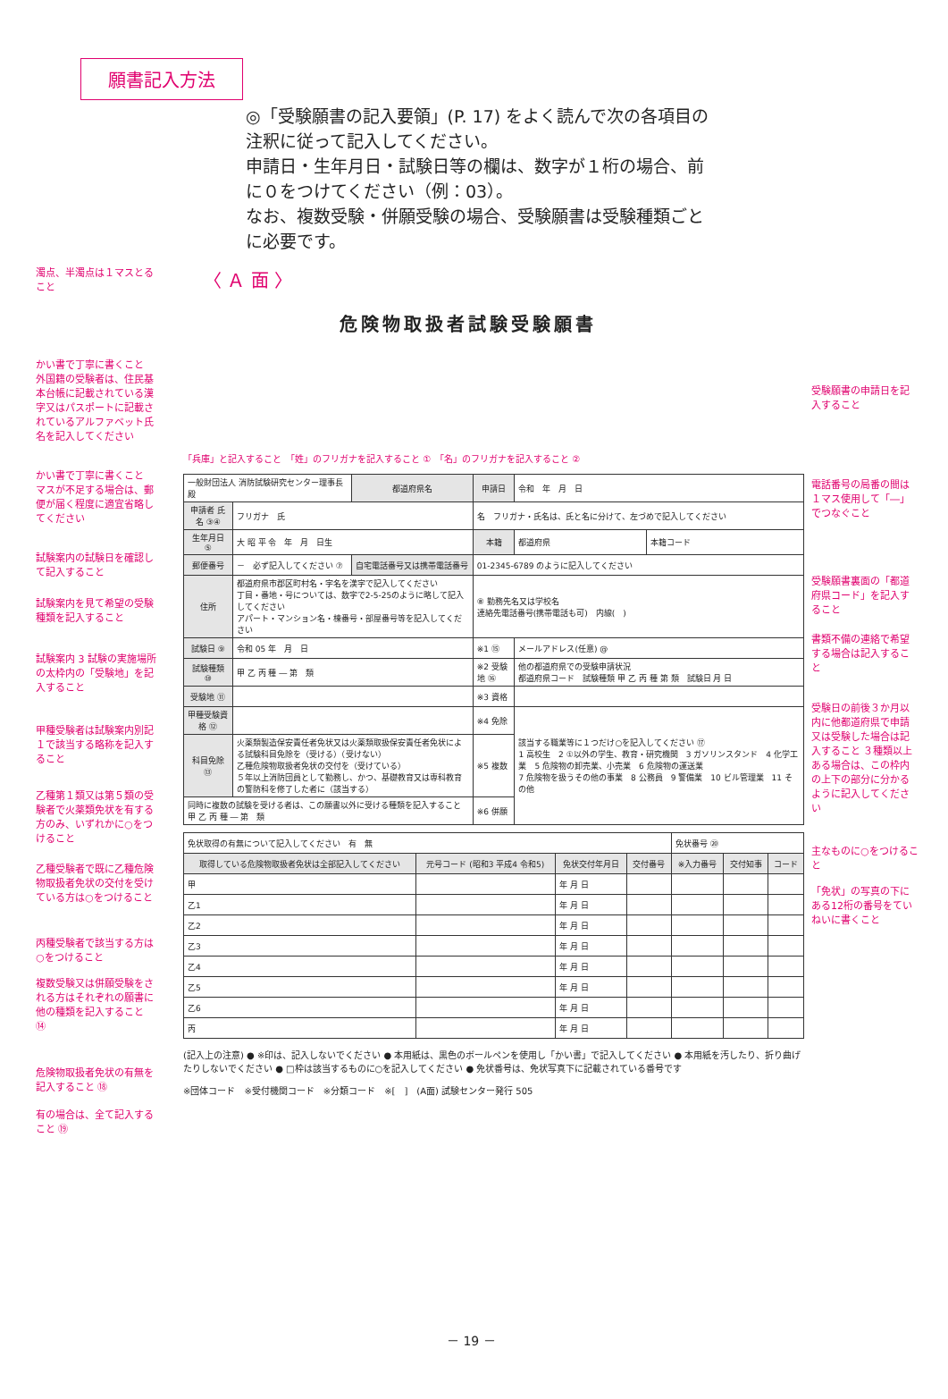願書記入方法
◎「受験願書の記入要領」(P. 17) をよく読んで次の各項目の注釈に従って記入してください。
申請日・生年月日・試験日等の欄は、数字が１桁の場合、前に０をつけてください（例：03）。
なお、複数受験・併願受験の場合、受験願書は受験種類ごとに必要です。
濁点、半濁点は１マスとること
〈 Ａ 面 〉
危険物取扱者試験受験願書
かい書で丁寧に書くこと 外国籍の受験者は、住民基本台帳に記載されている漢字又はパスポートに記載されているアルファベット氏名を記入してください
かい書で丁寧に書くこと マスが不足する場合は、郵便が届く程度に適宜省略してください
試験案内の試験日を確認して記入すること
試験案内を見て希望の受験種類を記入すること
試験案内 3 試験の実施場所の太枠内の「受験地」を記入すること
甲種受験者は試験案内別記１で該当する略称を記入すること
乙種第１類又は第５類の受験者で火薬類免状を有する方のみ、いずれかに○をつけること
乙種受験者で既に乙種危険物取扱者免状の交付を受けている方は○をつけること
丙種受験者で該当する方は○をつけること
複数受験又は併願受験をされる方はそれぞれの願書に他の種類を記入すること ⑭
危険物取扱者免状の有無を記入すること ⑱
有の場合は、全て記入すること ⑲
受験願書の申請日を記入すること
電話番号の局番の間は１マス使用して「―」でつなぐこと
受験願書裏面の「都道府県コード」を記入すること
書類不備の連絡で希望する場合は記入すること
受験日の前後３か月以内に他都道府県で申請又は受験した場合は記入すること ３種類以上ある場合は、この枠内の上下の部分に分かるように記入してください
主なものに○をつけること
「免状」の写真の下にある12桁の番号をていねいに書くこと
「兵庫」と記入すること　「姓」のフリガナを記入すること ①　「名」のフリガナを記入すること ②
| 一般財団法人 消防試験研究センター理事長 殿 | | 都道府県名 | 申請日 | 令和 年 月 日 | |
| 申請者 氏名 ③④ | フリガナ 氏 | | 名 フリガナ・氏名は、氏と名に分けて、左づめで記入してください | | |
| 生年月日 ⑤ | 大 昭 平 令 年 月 日生 | | 本籍 | 都道府県 | 本籍コード |
| 郵便番号 | － 必ず記入してください ⑦ | 自宅電話番号又は携帯電話番号 | 01-2345-6789 のように記入してください | | |
| 住所 | 都道府県市郡区町村名・字名を漢字で記入してください 丁目・番地・号については、数字で2-5-25のように略して記入してください アパート・マンション名・棟番号・部屋番号等を記入してください | | ⑧ 勤務先名又は学校名 連絡先電話番号(携帯電話も可) 内線( ) | | |
| 試験日 ⑨ | 令和 05 年 月 日 | | ※1 ⑮ | メールアドレス(任意) @ | |
| 試験種類 ⑩ | 甲 乙 丙 種 ― 第 類 | | ※2 受験地 ⑯ | 他の都道府県での受験申請状況 都道府県コード 試験種類 甲 乙 丙 種 第 類 試験日 月 日 | |
| 受験地 ⑪ | | | ※3 資格 | | |
| 甲種受験資格 ⑫ | | | ※4 免除 | 該当する職業等に１つだけ○を記入してください ⑰ 1 高校生 2 ①以外の学生、教育・研究機関 3 ガソリンスタンド 4 化学工業 5 危険物の卸売業、小売業 6 危険物の運送業 7 危険物を扱うその他の事業 8 公務員 9 警備業 10 ビル管理業 11 その他 | |
| 科目免除 ⑬ | 火薬類製造保安責任者免状又は火薬類取扱保安責任者免状による試験科目免除を（受ける）（受けない） 乙種危険物取扱者免状の交付を（受けている） ５年以上消防団員として勤務し、かつ、基礎教育又は専科教育の警防科を修了した者に（該当する） | | ※5 複数 | | |
| 同時に複数の試験を受ける者は、この願書以外に受ける種類を記入すること 甲 乙 丙 種 ― 第 類 | | | ※6 併願 | | |
| 免状取得の有無について記入してください 有 無 | | | | 免状番号 ⑳ | | |
| 取得している危険物取扱者免状は全部記入してください | 元号コード (昭和3 平成4 令和5) | 免状交付年月日 | 交付番号 | ※入力番号 | 交付知事 | コード |
| 甲 | | 年 月 日 | | | | |
| 乙1 | | 年 月 日 | | | | |
| 乙2 | | 年 月 日 | | | | |
| 乙3 | | 年 月 日 | | | | |
| 乙4 | | 年 月 日 | | | | |
| 乙5 | | 年 月 日 | | | | |
| 乙6 | | 年 月 日 | | | | |
| 丙 | | 年 月 日 | | | | |
(記入上の注意) ● ※印は、記入しないでください ● 本用紙は、黒色のボールペンを使用し「かい書」で記入してください ● 本用紙を汚したり、折り曲げたりしないでください ● □枠は該当するものに○を記入してください ● 免状番号は、免状写真下に記載されている番号です
※団体コード　※受付機関コード　※分類コード　※[　]　(A面) 試験センター発行 505
－ 19 －